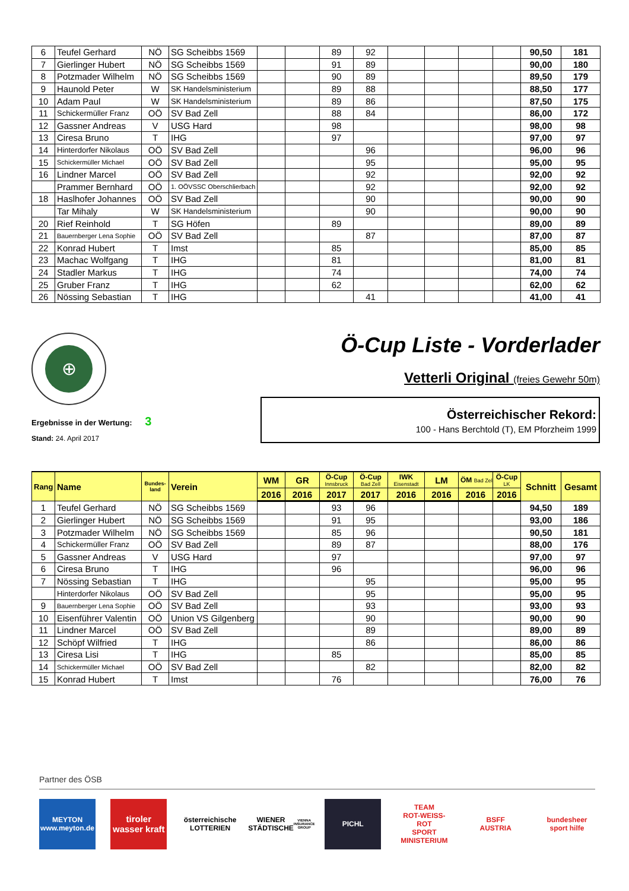| 6 | Teufel Gerhard | NÖ | SG Scheibbs 1569 | | | 89 | 92 | | | | | 90,50 | 181 |
| 7 | Gierlinger Hubert | NÖ | SG Scheibbs 1569 | | | 91 | 89 | | | | | 90,00 | 180 |
| 8 | Potzmader Wilhelm | NÖ | SG Scheibbs 1569 | | | 90 | 89 | | | | | 89,50 | 179 |
| 9 | Haunold Peter | W | SK Handelsministerium | | | 89 | 88 | | | | | 88,50 | 177 |
| 10 | Adam Paul | W | SK Handelsministerium | | | 89 | 86 | | | | | 87,50 | 175 |
| 11 | Schickermüller Franz | OÖ | SV Bad Zell | | | 88 | 84 | | | | | 86,00 | 172 |
| 12 | Gassner Andreas | V | USG Hard | | | 98 | | | | | | 98,00 | 98 |
| 13 | Ciresa Bruno | T | IHG | | | 97 | | | | | | 97,00 | 97 |
| 14 | Hinterdorfer Nikolaus | OÖ | SV Bad Zell | | | | 96 | | | | | 96,00 | 96 |
| 15 | Schickermüller Michael | OÖ | SV Bad Zell | | | | 95 | | | | | 95,00 | 95 |
| 16 | Lindner Marcel | OÖ | SV Bad Zell | | | | 92 | | | | | 92,00 | 92 |
| | Prammer Bernhard | OÖ | 1. OÖVSSC Oberschlierbach | | | | 92 | | | | | 92,00 | 92 |
| 18 | Haslhofer Johannes | OÖ | SV Bad Zell | | | | 90 | | | | | 90,00 | 90 |
| | Tar Mihaly | W | SK Handelsministerium | | | | 90 | | | | | 90,00 | 90 |
| 20 | Rief Reinhold | T | SG Höfen | | | 89 | | | | | | 89,00 | 89 |
| 21 | Bauernberger Lena Sophie | OÖ | SV Bad Zell | | | | 87 | | | | | 87,00 | 87 |
| 22 | Konrad Hubert | T | Imst | | | 85 | | | | | | 85,00 | 85 |
| 23 | Machac Wolfgang | T | IHG | | | 81 | | | | | | 81,00 | 81 |
| 24 | Stadler Markus | T | IHG | | | 74 | | | | | | 74,00 | 74 |
| 25 | Gruber Franz | T | IHG | | | 62 | | | | | | 62,00 | 62 |
| 26 | Nössing Sebastian | T | IHG | | | | 41 | | | | | 41,00 | 41 |
⊕
Ergebnisse in der Wertung: 3
Stand: 24. April 2017
Ö-Cup Liste - Vorderlader
Vetterli Original (freies Gewehr 50m)
Österreichischer Rekord:
100 - Hans Berchtold (T), EM Pforzheim 1999
| Rang | Name | Bundes- land | Verein | WM | GR | Ö-Cup Innsbruck | Ö-Cup Bad Zell | IWK Eisenstadt | LM | ÖM Bad Zell | Ö-Cup LK | Schnitt | Gesamt |
| --- | --- | --- | --- | --- | --- | --- | --- | --- | --- | --- | --- | --- | --- |
| | | | | 2016 | 2016 | 2017 | 2017 | 2016 | 2016 | 2016 | 2016 | | |
| 1 | Teufel Gerhard | NÖ | SG Scheibbs 1569 | | | 93 | 96 | | | | | 94,50 | 189 |
| 2 | Gierlinger Hubert | NÖ | SG Scheibbs 1569 | | | 91 | 95 | | | | | 93,00 | 186 |
| 3 | Potzmader Wilhelm | NÖ | SG Scheibbs 1569 | | | 85 | 96 | | | | | 90,50 | 181 |
| 4 | Schickermüller Franz | OÖ | SV Bad Zell | | | 89 | 87 | | | | | 88,00 | 176 |
| 5 | Gassner Andreas | V | USG Hard | | | 97 | | | | | | 97,00 | 97 |
| 6 | Ciresa Bruno | T | IHG | | | 96 | | | | | | 96,00 | 96 |
| 7 | Nössing Sebastian | T | IHG | | | | 95 | | | | | 95,00 | 95 |
| | Hinterdorfer Nikolaus | OÖ | SV Bad Zell | | | | 95 | | | | | 95,00 | 95 |
| 9 | Bauernberger Lena Sophie | OÖ | SV Bad Zell | | | | 93 | | | | | 93,00 | 93 |
| 10 | Eisenführer Valentin | OÖ | Union VS Gilgenberg | | | | 90 | | | | | 90,00 | 90 |
| 11 | Lindner Marcel | OÖ | SV Bad Zell | | | | 89 | | | | | 89,00 | 89 |
| 12 | Schöpf Wilfried | T | IHG | | | | 86 | | | | | 86,00 | 86 |
| 13 | Ciresa Lisi | T | IHG | | | 85 | | | | | | 85,00 | 85 |
| 14 | Schickermüller Michael | OÖ | SV Bad Zell | | | | 82 | | | | | 82,00 | 82 |
| 15 | Konrad Hubert | T | Imst | | | 76 | | | | | | 76,00 | 76 |
Partner des ÖSB
MEYTON
www.meyton.de
tiroler wasser kraft
österreichische LOTTERIEN
WIENER STÄDTISCHE
VIENNA INSURANCE GROUP
PICHL
TEAM
ROT-WEISS-ROT
SPORT
MINISTERIUM
BSFF
AUSTRIA
bundesheer
sport hilfe